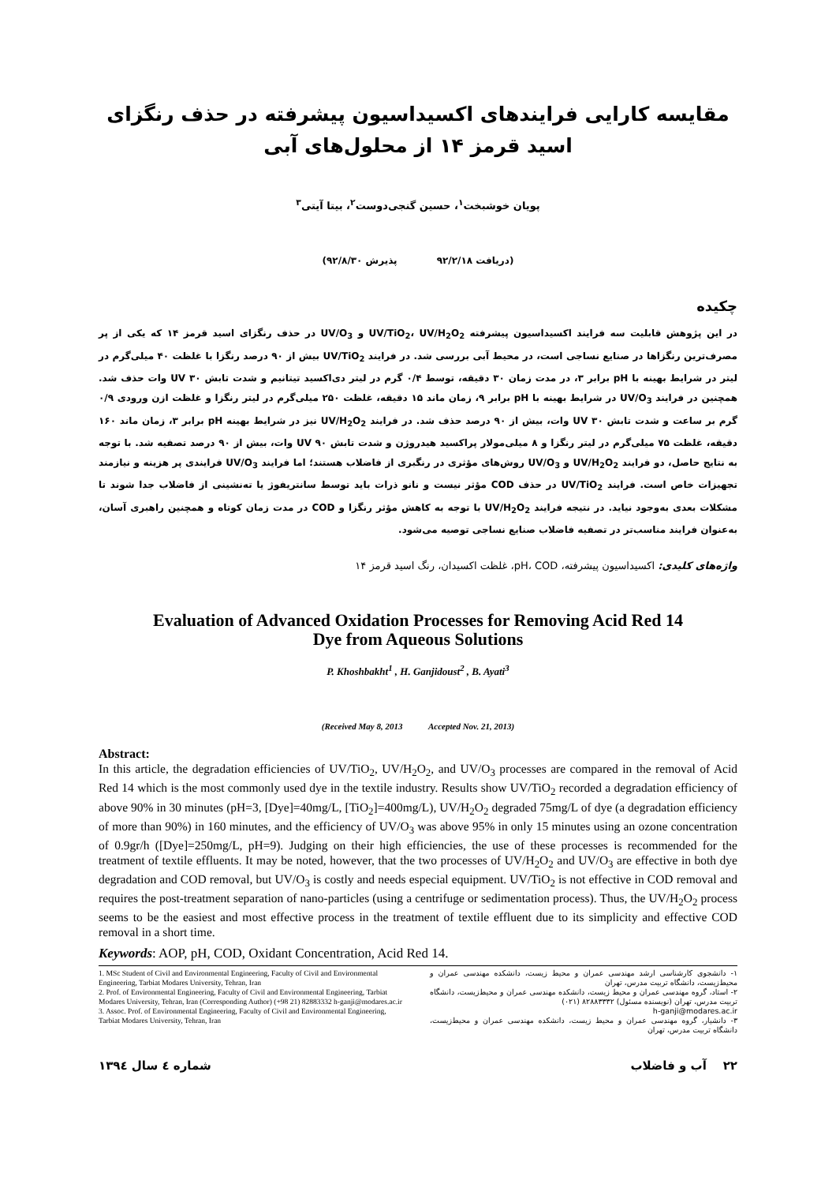مقایسه کارایی فرایندهای اکسیداسیون پیشرفته در حذف رنگزای اسید قرمز ۱۴ از محلول‌های آبی
پویان خوشبخت<sup>۱</sup>، حسین گنجی‌دوست<sup>۲</sup>، بیتا آیتی<sup>۳</sup>
(دریافت ۹۲/۲/۱۸ پذیرش ۹۲/۸/۳۰)
چکیده
در این پژوهش قابلیت سه فرایند اکسیداسیون پیشرفته UV/TiO<sub>2</sub>، UV/H<sub>2</sub>O<sub>2</sub> و UV/O<sub>3</sub> در حذف رنگزای اسید قرمز ۱۴ که یکی از پر مصرف‌ترین رنگزاها در صنایع نساجی است، در محیط آبی بررسی شد. در فرایند UV/TiO<sub>2</sub> بیش از ۹۰ درصد رنگزا با غلظت ۴۰ میلی‌گرم در لیتر در شرایط بهینه با pH برابر ۳، در مدت زمان ۳۰ دقیقه، توسط ۰/۴ گرم در لیتر دی‌اکسید تیتانیم و شدت تابش UV ۳۰ وات حذف شد. همچنین در فرایند UV/O<sub>3</sub> در شرایط بهینه با pH برابر ۹، زمان ماند ۱۵ دقیقه، غلظت ۲۵۰ میلی‌گرم در لیتر رنگزا و غلظت ازن ورودی ۰/۹ گرم بر ساعت و شدت تابش UV ۳۰ وات، بیش از ۹۰ درصد حذف شد. در فرایند UV/H<sub>2</sub>O<sub>2</sub> نیز در شرایط بهینه pH برابر ۳، زمان ماند ۱۶۰ دقیقه، غلظت ۷۵ میلی‌گرم در لیتر رنگزا و ۸ میلی‌مولار پراکسید هیدروژن و شدت تابش UV ۹۰ وات، بیش از ۹۰ درصد تصفیه شد. با توجه به نتایج حاصل، دو فرایند UV/H<sub>2</sub>O<sub>2</sub> و UV/O<sub>3</sub> روش‌های مؤثری در رنگبری از فاضلاب هستند؛ اما فرایند UV/O<sub>3</sub> فرایندی پر هزینه و نیازمند تجهیزات خاص است. فرایند UV/TiO<sub>2</sub> در حذف COD مؤثر نیست و نانو ذرات باید توسط سانتریفوژ یا ته‌نشینی از فاضلاب جدا شوند تا مشکلات بعدی به‌وجود نیاید. در نتیجه فرایند UV/H<sub>2</sub>O<sub>2</sub> با توجه به کاهش مؤثر رنگزا و COD در مدت زمان کوتاه و همچنین راهبری آسان، به‌عنوان فرایند مناسب‌تر در تصفیه فاضلاب صنایع نساجی توصیه می‌شود.
واژه‌های کلیدی: اکسیداسیون پیشرفته، pH، COD، غلظت اکسیدان، رنگ اسید قرمز ۱۴
Evaluation of Advanced Oxidation Processes for Removing Acid Red 14
Dye from Aqueous Solutions
P. Khoshbakht<sup>1</sup> , H. Ganjidoust<sup>2</sup> , B. Ayati<sup>3</sup>
(Received May 8, 2013 Accepted Nov. 21, 2013)
Abstract:
In this article, the degradation efficiencies of UV/TiO<sub>2</sub>, UV/H<sub>2</sub>O<sub>2</sub>, and UV/O<sub>3</sub> processes are compared in the removal of Acid Red 14 which is the most commonly used dye in the textile industry. Results show UV/TiO<sub>2</sub> recorded a degradation efficiency of above 90% in 30 minutes (pH=3, [Dye]=40mg/L, [TiO<sub>2</sub>]=400mg/L), UV/H<sub>2</sub>O<sub>2</sub> degraded 75mg/L of dye (a degradation efficiency of more than 90%) in 160 minutes, and the efficiency of UV/O<sub>3</sub> was above 95% in only 15 minutes using an ozone concentration of 0.9gr/h ([Dye]=250mg/L, pH=9). Judging on their high efficiencies, the use of these processes is recommended for the treatment of textile effluents. It may be noted, however, that the two processes of UV/H<sub>2</sub>O<sub>2</sub> and UV/O<sub>3</sub> are effective in both dye degradation and COD removal, but UV/O<sub>3</sub> is costly and needs especial equipment. UV/TiO<sub>2</sub> is not effective in COD removal and requires the post-treatment separation of nano-particles (using a centrifuge or sedimentation process). Thus, the UV/H<sub>2</sub>O<sub>2</sub> process seems to be the easiest and most effective process in the treatment of textile effluent due to its simplicity and effective COD removal in a short time.
Keywords: AOP, pH, COD, Oxidant Concentration, Acid Red 14.
1. MSc Student of Civil and Environmental Engineering, Faculty of Civil and Environmental Engineering, Tarbiat Modares University, Tehran, Iran
2. Prof. of Environmental Engineering, Faculty of Civil and Environmental Engineering, Tarbiat Modares University, Tehran, Iran (Corresponding Author) (+98 21) 82883332 h-ganji@modares.ac.ir
3. Assoc. Prof. of Environmental Engineering, Faculty of Civil and Environmental Engineering, Tarbiat Modares University, Tehran, Iran
۱- دانشجوی کارشناسی ارشد مهندسی عمران و محیط زیست، دانشکده مهندسی عمران و محیط‌زیست، دانشگاه تربیت مدرس، تهران
۲- استاد، گروه مهندسی عمران و محیط زیست، دانشکده مهندسی عمران و محیط‌زیست، دانشگاه تربیت مدرس، تهران (نویسنده مسئول) ۸۲۸۸۳۳۳۲ (۰۲۱)
h-ganji@modares.ac.ir
۳- دانشیار، گروه مهندسی عمران و محیط زیست، دانشکده مهندسی عمران و محیط‌زیست، دانشگاه تربیت مدرس، تهران
۲۲ آب و فاضلاب شماره ٤ سال ۱۳۹٤